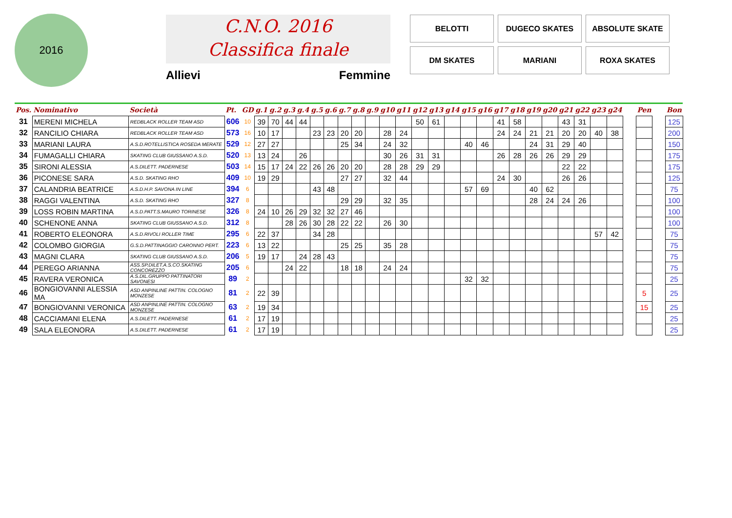2016
C.N.O. 2016
Classifica finale
Allievi Femmine
BELOTTI
DUGECO SKATES
ABSOLUTE SKATE
DM SKATES
MARIANI
ROXA SKATES
| Pos. | Nominativo | Società | Pt. | GD | g.1 | g.2 | g.3 | g.4 | g.5 | g.6 | g.7 | g.8 | g.9 | g10 | g11 | g12 | g13 | g14 | g15 | g16 | g17 | g18 | g19 | g20 | g21 | g22 | g23 | g24 | | Pen | | Bon |
| --- | --- | --- | --- | --- | --- | --- | --- | --- | --- | --- | --- | --- | --- | --- | --- | --- | --- | --- | --- | --- | --- | --- | --- | --- | --- | --- | --- | --- | --- | --- | --- | --- |
| 31 | MERENI MICHELA | REDBLACK ROLLER TEAM ASD | 606 | 10 | 39 | 70 | 44 | 44 | | | | | | | | 50 | 61 | | | | 41 | 58 | | | 43 | 31 | | | | | | 125 |
| 32 | RANCILIO CHIARA | REDBLACK ROLLER TEAM ASD | 573 | 16 | 10 | 17 | | | 23 | 23 | 20 | 20 | | 28 | 24 | | | | | | 24 | 24 | 21 | 21 | 20 | 20 | 40 | 38 | | | | 200 |
| 33 | MARIANI LAURA | A.S.D.ROTELLISTICA ROSEDA MERATE | 529 | 12 | 27 | 27 | | | | | 25 | 34 | | 24 | 32 | | | | 40 | 46 | | | 24 | 31 | 29 | 40 | | | | | | 150 |
| 34 | FUMAGALLI CHIARA | SKATING CLUB GIUSSANO A.S.D. | 520 | 13 | 13 | 24 | | 26 | | | | | | 30 | 26 | 31 | 31 | | | | 26 | 28 | 26 | 26 | 29 | 29 | | | | | | 175 |
| 35 | SIRONI ALESSIA | A.S.DILETT. PADERNESE | 503 | 14 | 15 | 17 | 24 | 22 | 26 | 26 | 20 | 20 | | 28 | 28 | 29 | 29 | | | | | | | | 22 | 22 | | | | | | 175 |
| 36 | PICONESE SARA | A.S.D. SKATING RHO | 409 | 10 | 19 | 29 | | | | | 27 | 27 | | 32 | 44 | | | | | | 24 | 30 | | | 26 | 26 | | | | | | 125 |
| 37 | CALANDRIA BEATRICE | A.S.D.H.P. SAVONA IN LINE | 394 | 6 | | | | | 43 | 48 | | | | | | | | | 57 | 69 | | | 40 | 62 | | | | | | | | 75 |
| 38 | RAGGI VALENTINA | A.S.D. SKATING RHO | 327 | 8 | | | | | | | 29 | 29 | | 32 | 35 | | | | | | | | 28 | 24 | 24 | 26 | | | | | | 100 |
| 39 | LOSS ROBIN MARTINA | A.S.D.PATT.S.MAURO TORINESE | 326 | 8 | 24 | 10 | 26 | 29 | 32 | 32 | 27 | 46 | | | | | | | | | | | | | | | | | | | | 100 |
| 40 | SCHENONE ANNA | SKATING CLUB GIUSSANO A.S.D. | 312 | 8 | | | 28 | 26 | 30 | 28 | 22 | 22 | | 26 | 30 | | | | | | | | | | | | | | | | | 100 |
| 41 | ROBERTO ELEONORA | A.S.D.RIVOLI ROLLER TIME | 295 | 6 | 22 | 37 | | | 34 | 28 | | | | | | | | | | | | | | | | | 57 | 42 | | | | 75 |
| 42 | COLOMBO GIORGIA | G.S.D.PATTINAGGIO CARONNO PERT. | 223 | 6 | 13 | 22 | | | | | 25 | 25 | | 35 | 28 | | | | | | | | | | | | | | | | | 75 |
| 43 | MAGNI CLARA | SKATING CLUB GIUSSANO A.S.D. | 206 | 5 | 19 | 17 | | 24 | 28 | 43 | | | | | | | | | | | | | | | | | | | | | | 75 |
| 44 | PEREGO ARIANNA | ASS.SP.DILET.A.S.CO.SKATING CONCOREZZO | 205 | 6 | | | 24 | 22 | | | 18 | 18 | | 24 | 24 | | | | | | | | | | | | | | | | | 75 |
| 45 | RAVERA VERONICA | A.S.DIL.GRUPPO PATTINATORI SAVONESI | 89 | 2 | | | | | | | | | | | | | | | 32 | 32 | | | | | | | | | | | | 25 |
| 46 | BONGIOVANNI ALESSIA MA | ASD ANPINLINE PATTIN. COLOGNO MONZESE | 81 | 2 | 22 | 39 | | | | | | | | | | | | | | | | | | | | | | | | 5 | | 25 |
| 47 | BONGIOVANNI VERONICA | ASD ANPINLINE PATTIN. COLOGNO MONZESE | 63 | 2 | 19 | 34 | | | | | | | | | | | | | | | | | | | | | | | | 15 | | 25 |
| 48 | CACCIAMANI ELENA | A.S.DILETT. PADERNESE | 61 | 2 | 17 | 19 | | | | | | | | | | | | | | | | | | | | | | | | | | 25 |
| 49 | SALA ELEONORA | A.S.DILETT. PADERNESE | 61 | 2 | 17 | 19 | | | | | | | | | | | | | | | | | | | | | | | | | | 25 |